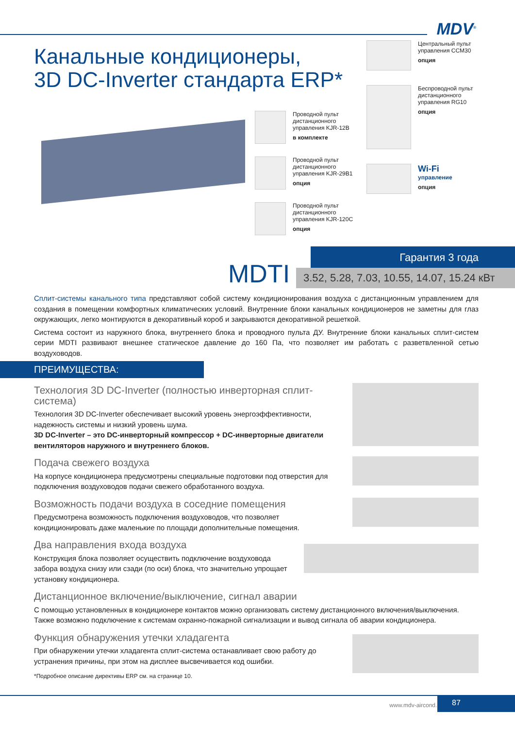MDV<sup>®</sup>
Канальные кондиционеры,
3D DC-Inverter стандарта ERP*
Проводной пульт дистанционного управления KJR-12B
в комплекте
Проводной пульт дистанционного управления KJR-29B1
опция
Проводной пульт дистанционного управления KJR-120C
опция
Центральный пульт управления CCM30
опция
Беспроводной пульт дистанционного управления RG10
опция
Wi-Fi
управление
опция
MDTI
Гарантия 3 года
3.52, 5.28, 7.03, 10.55, 14.07, 15.24 кВт
Сплит-системы канального типа представляют собой систему кондиционирования воздуха с дистанционным управлением для создания в помещении комфортных климатических условий. Внутренние блоки канальных кондиционеров не заметны для глаз окружающих, легко монтируются в декоративный короб и закрываются декоративной решеткой.
Система состоит из наружного блока, внутреннего блока и проводного пульта ДУ. Внутренние блоки канальных сплит-систем серии MDTI развивают внешнее статическое давление до 160 Па, что позволяет им работать с разветвленной сетью воздуховодов.
ПРЕИМУЩЕСТВА:
Технология 3D DC-Inverter (полностью инверторная сплит-система)
Технология 3D DC-Inverter обеспечивает высокий уровень энергоэффективности, надежность системы и низкий уровень шума.
3D DC-Inverter – это DC-инверторный компрессор + DC-инверторные двигатели вентиляторов наружного и внутреннего блоков.
Подача свежего воздуха
На корпусе кондиционера предусмотрены специальные подготовки под отверстия для подключения воздуховодов подачи свежего обработанного воздуха.
Возможность подачи воздуха в соседние помещения
Предусмотрена возможность подключения воздуховодов, что позволяет кондиционировать даже маленькие по площади дополнительные помещения.
Два направления входа воздуха
Конструкция блока позволяет осуществить подключение воздуховода забора воздуха снизу или сзади (по оси) блока, что значительно упрощает установку кондиционера.
Дистанционное включение/выключение, сигнал аварии
С помощью установленных в кондиционере контактов можно организовать систему дистанционного включения/выключения. Также возможно подключение к системам охранно-пожарной сигнализации и вывод сигнала об аварии кондиционера.
Функция обнаружения утечки хладагента
При обнаружении утечки хладагента сплит-система останавливает свою работу до устранения причины, при этом на дисплее высвечивается код ошибки.
*Подробное описание директивы ERP см. на странице 10.
www.mdv-aircond.ru
87